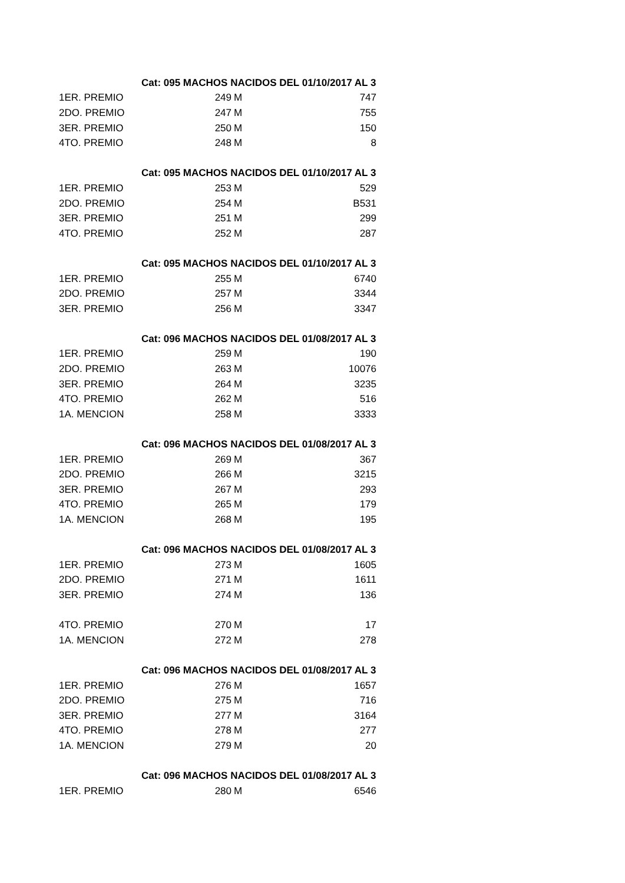| | Cat: 095 MACHOS NACIDOS DEL 01/10/2017 AL 3 | | |
| 1ER. PREMIO | 249 | M | 747 |
| 2DO. PREMIO | 247 | M | 755 |
| 3ER. PREMIO | 250 | M | 150 |
| 4TO. PREMIO | 248 | M | 8 |
| | Cat: 095 MACHOS NACIDOS DEL 01/10/2017 AL 3 | | |
| 1ER. PREMIO | 253 | M | 529 |
| 2DO. PREMIO | 254 | M | B531 |
| 3ER. PREMIO | 251 | M | 299 |
| 4TO. PREMIO | 252 | M | 287 |
| | Cat: 095 MACHOS NACIDOS DEL 01/10/2017 AL 3 | | |
| 1ER. PREMIO | 255 | M | 6740 |
| 2DO. PREMIO | 257 | M | 3344 |
| 3ER. PREMIO | 256 | M | 3347 |
| | Cat: 096 MACHOS NACIDOS DEL 01/08/2017 AL 3 | | |
| 1ER. PREMIO | 259 | M | 190 |
| 2DO. PREMIO | 263 | M | 10076 |
| 3ER. PREMIO | 264 | M | 3235 |
| 4TO. PREMIO | 262 | M | 516 |
| 1A. MENCION | 258 | M | 3333 |
| | Cat: 096 MACHOS NACIDOS DEL 01/08/2017 AL 3 | | |
| 1ER. PREMIO | 269 | M | 367 |
| 2DO. PREMIO | 266 | M | 3215 |
| 3ER. PREMIO | 267 | M | 293 |
| 4TO. PREMIO | 265 | M | 179 |
| 1A. MENCION | 268 | M | 195 |
| | Cat: 096 MACHOS NACIDOS DEL 01/08/2017 AL 3 | | |
| 1ER. PREMIO | 273 | M | 1605 |
| 2DO. PREMIO | 271 | M | 1611 |
| 3ER. PREMIO | 274 | M | 136 |
| 4TO. PREMIO | 270 | M | 17 |
| 1A. MENCION | 272 | M | 278 |
| | Cat: 096 MACHOS NACIDOS DEL 01/08/2017 AL 3 | | |
| 1ER. PREMIO | 276 | M | 1657 |
| 2DO. PREMIO | 275 | M | 716 |
| 3ER. PREMIO | 277 | M | 3164 |
| 4TO. PREMIO | 278 | M | 277 |
| 1A. MENCION | 279 | M | 20 |
| | Cat: 096 MACHOS NACIDOS DEL 01/08/2017 AL 3 | | |
| 1ER. PREMIO | 280 | M | 6546 |